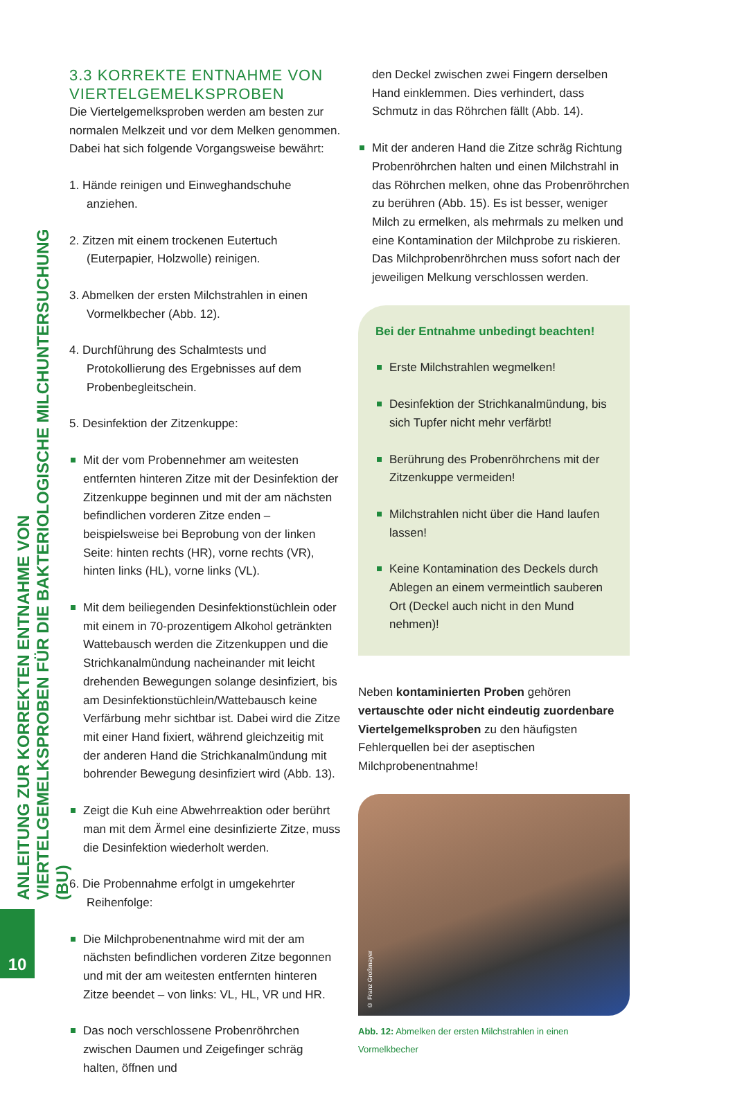ANLEITUNG ZUR KORREKTEN ENTNAHME VON
VIERTELGEMELKSPROBEN FÜR DIE BAKTERIOLOGISCHE MILCHUNTERSUCHUNG (BU)
10
3.3 KORREKTE ENTNAHME VON VIERTELGEMELKSPROBEN
Die Viertelgemelksproben werden am besten zur normalen Melkzeit und vor dem Melken genommen. Dabei hat sich folgende Vorgangsweise bewährt:
1. Hände reinigen und Einweghandschuhe anziehen.
2. Zitzen mit einem trockenen Eutertuch (Euterpapier, Holzwolle) reinigen.
3. Abmelken der ersten Milchstrahlen in einen Vormelkbecher (Abb. 12).
4. Durchführung des Schalmtests und Protokollierung des Ergebnisses auf dem Probenbegleitschein.
5. Desinfektion der Zitzenkuppe:
Mit der vom Probennehmer am weitesten entfernten hinteren Zitze mit der Desinfektion der Zitzenkuppe beginnen und mit der am nächsten befindlichen vorderen Zitze enden – beispielsweise bei Beprobung von der linken Seite: hinten rechts (HR), vorne rechts (VR), hinten links (HL), vorne links (VL).
Mit dem beiliegenden Desinfektionstüchlein oder mit einem in 70-prozentigem Alkohol getränkten Wattebausch werden die Zitzenkuppen und die Strichkanalmündung nacheinander mit leicht drehenden Bewegungen solange desinfiziert, bis am Desinfektionstüchlein/Wattebausch keine Verfärbung mehr sichtbar ist. Dabei wird die Zitze mit einer Hand fixiert, während gleichzeitig mit der anderen Hand die Strichkanalmündung mit bohrender Bewegung desinfiziert wird (Abb. 13).
Zeigt die Kuh eine Abwehrreaktion oder berührt man mit dem Ärmel eine desinfizierte Zitze, muss die Desinfektion wiederholt werden.
6. Die Probennahme erfolgt in umgekehrter Reihenfolge:
Die Milchprobenentnahme wird mit der am nächsten befindlichen vorderen Zitze begonnen und mit der am weitesten entfernten hinteren Zitze beendet – von links: VL, HL, VR und HR.
Das noch verschlossene Probenröhrchen zwischen Daumen und Zeigefinger schräg halten, öffnen und
den Deckel zwischen zwei Fingern derselben Hand einklemmen. Dies verhindert, dass Schmutz in das Röhrchen fällt (Abb. 14).
Mit der anderen Hand die Zitze schräg Richtung Probenröhrchen halten und einen Milchstrahl in das Röhrchen melken, ohne das Probenröhrchen zu berühren (Abb. 15). Es ist besser, weniger Milch zu ermelken, als mehrmals zu melken und eine Kontamination der Milchprobe zu riskieren. Das Milchprobenröhrchen muss sofort nach der jeweiligen Melkung verschlossen werden.
Bei der Entnahme unbedingt beachten!
Erste Milchstrahlen wegmelken!
Desinfektion der Strichkanalmündung, bis sich Tupfer nicht mehr verfärbt!
Berührung des Probenröhrchens mit der Zitzenkuppe vermeiden!
Milchstrahlen nicht über die Hand laufen lassen!
Keine Kontamination des Deckels durch Ablegen an einem vermeintlich sauberen Ort (Deckel auch nicht in den Mund nehmen)!
Neben kontaminierten Proben gehören vertauschte oder nicht eindeutig zuordenbare Viertelgemelksproben zu den häufigsten Fehlerquellen bei der aseptischen Milchprobenentnahme!
© Franz Großmayer
Abb. 12: Abmelken der ersten Milchstrahlen in einen Vormelkbecher